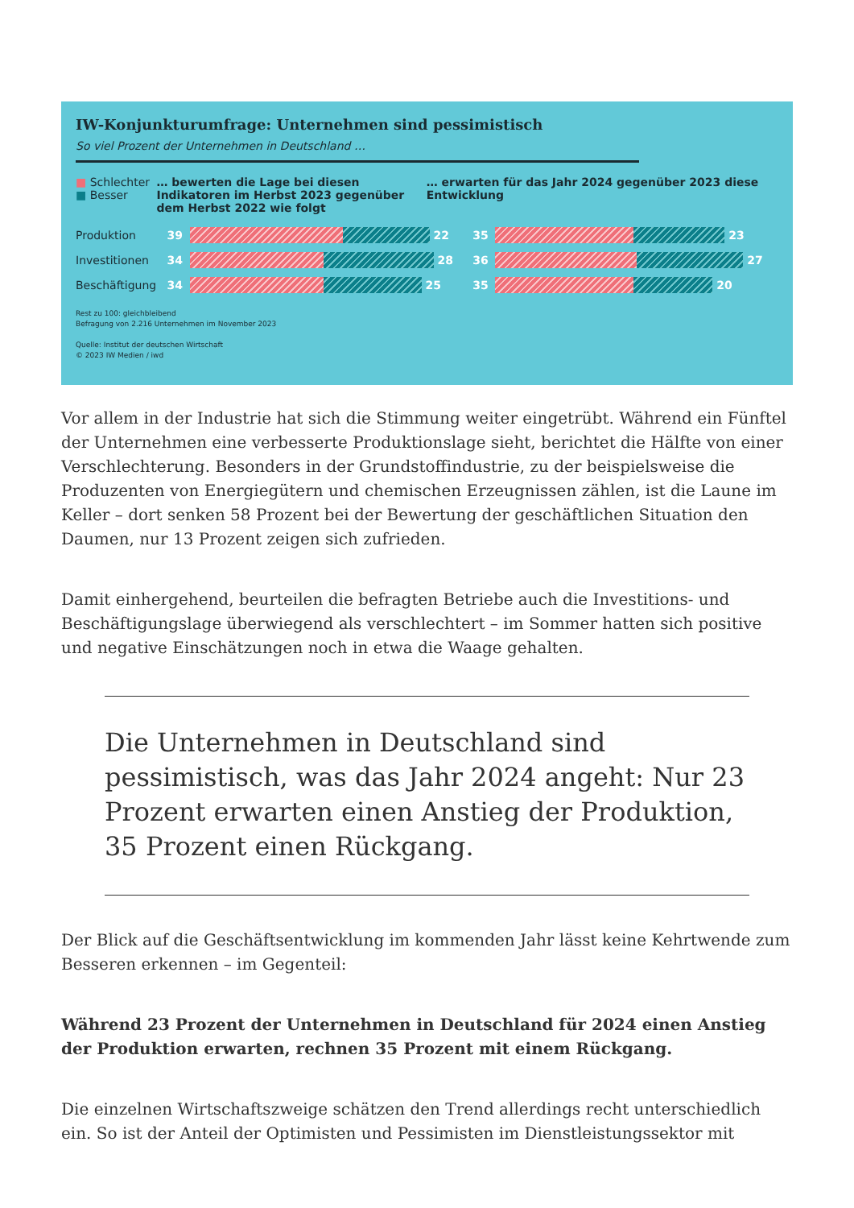IW-Konjunkturumfrage: Unternehmen sind pessimistisch
So viel Prozent der Unternehmen in Deutschland …
■ Schlechter
■ Besser
… bewerten die Lage bei diesen Indikatoren im Herbst 2023 gegenüber dem Herbst 2022 wie folgt
… erwarten für das Jahr 2024 gegenüber 2023 diese Entwicklung
Produktion
39 22
35 23
Investitionen
34 28
36 27
Beschäftigung
34 25
35 20
Rest zu 100: gleichbleibend
Befragung von 2.216 Unternehmen im November 2023
Quelle: Institut der deutschen Wirtschaft
© 2023 IW Medien / iwd
Vor allem in der Industrie hat sich die Stimmung weiter eingetrübt. Während ein Fünftel der Unternehmen eine verbesserte Produktionslage sieht, berichtet die Hälfte von einer Verschlechterung. Besonders in der Grundstoffindustrie, zu der beispielsweise die Produzenten von Energiegütern und chemischen Erzeugnissen zählen, ist die Laune im Keller – dort senken 58 Prozent bei der Bewertung der geschäftlichen Situation den Daumen, nur 13 Prozent zeigen sich zufrieden.
Damit einhergehend, beurteilen die befragten Betriebe auch die Investitions- und Beschäftigungslage überwiegend als verschlechtert – im Sommer hatten sich positive und negative Einschätzungen noch in etwa die Waage gehalten.
Die Unternehmen in Deutschland sind pessimistisch, was das Jahr 2024 angeht: Nur 23 Prozent erwarten einen Anstieg der Produktion, 35 Prozent einen Rückgang.
Der Blick auf die Geschäftsentwicklung im kommenden Jahr lässt keine Kehrtwende zum Besseren erkennen – im Gegenteil:
Während 23 Prozent der Unternehmen in Deutschland für 2024 einen Anstieg der Produktion erwarten, rechnen 35 Prozent mit einem Rückgang.
Die einzelnen Wirtschaftszweige schätzen den Trend allerdings recht unterschiedlich ein. So ist der Anteil der Optimisten und Pessimisten im Dienstleistungssektor mit